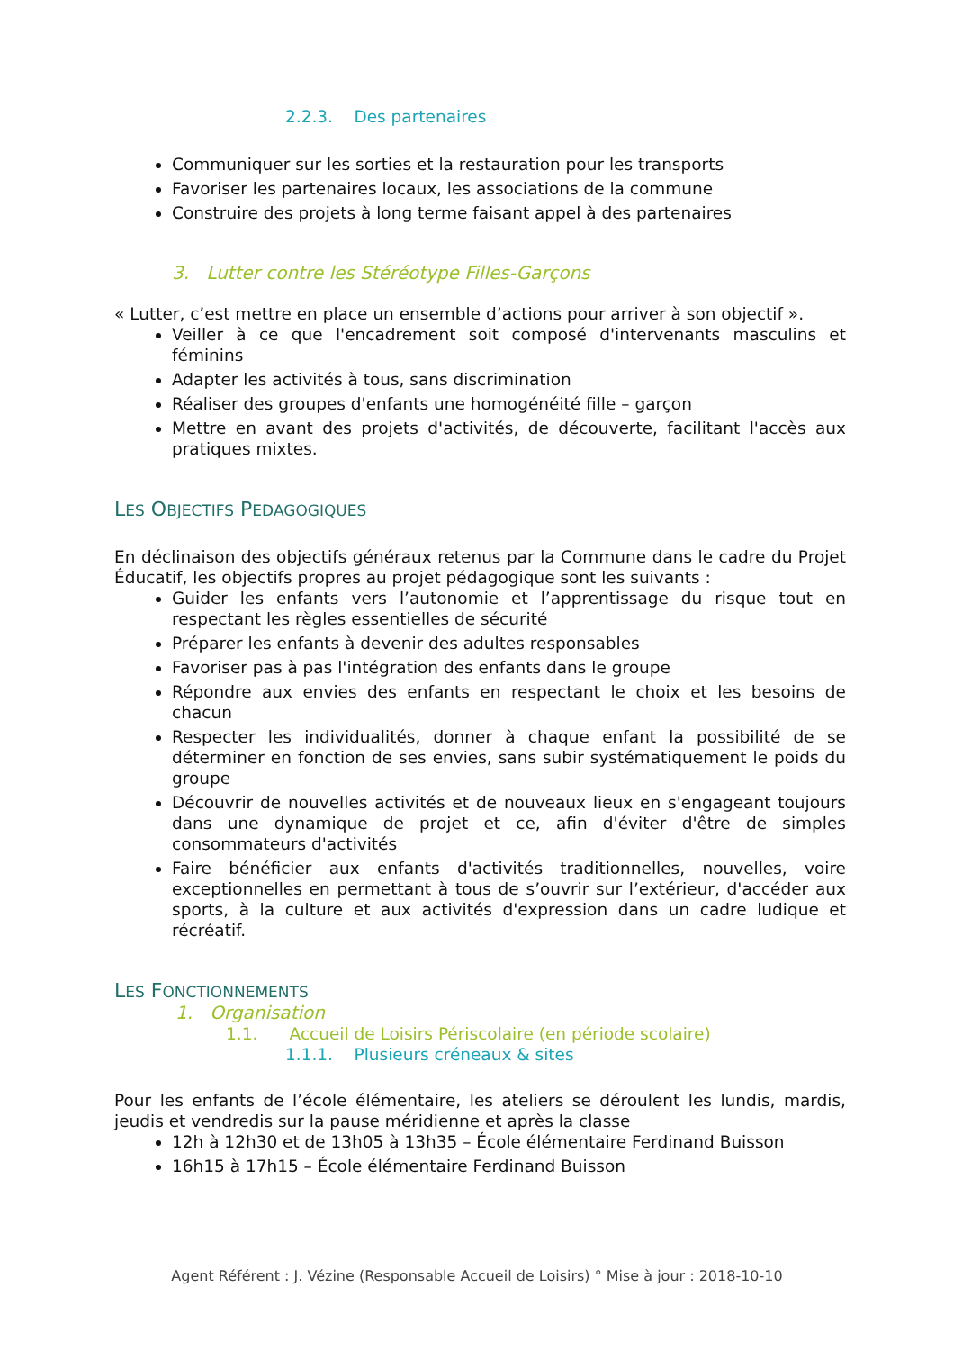2.2.3. Des partenaires
Communiquer sur les sorties et la restauration pour les transports
Favoriser les partenaires locaux, les associations de la commune
Construire des projets à long terme faisant appel à des partenaires
3. Lutter contre les Stéréotype Filles-Garçons
« Lutter, c’est mettre en place un ensemble d’actions pour arriver à son objectif ».
Veiller à ce que l'encadrement soit composé d'intervenants masculins et féminins
Adapter les activités à tous, sans discrimination
Réaliser des groupes d'enfants une homogénéité fille – garçon
Mettre en avant des projets d'activités, de découverte, facilitant l'accès aux pratiques mixtes.
LES OBJECTIFS PEDAGOGIQUES
En déclinaison des objectifs généraux retenus par la Commune dans le cadre du Projet Éducatif, les objectifs propres au projet pédagogique sont les suivants :
Guider les enfants vers l’autonomie et l’apprentissage du risque tout en respectant les règles essentielles de sécurité
Préparer les enfants à devenir des adultes responsables
Favoriser pas à pas l'intégration des enfants dans le groupe
Répondre aux envies des enfants en respectant le choix et les besoins de chacun
Respecter les individualités, donner à chaque enfant la possibilité de se déterminer en fonction de ses envies, sans subir systématiquement le poids du groupe
Découvrir de nouvelles activités et de nouveaux lieux en s'engageant toujours dans une dynamique de projet et ce, afin d'éviter d'être de simples consommateurs d'activités
Faire bénéficier aux enfants d'activités traditionnelles, nouvelles, voire exceptionnelles en permettant à tous de s’ouvrir sur l’extérieur, d'accéder aux sports, à la culture et aux activités d'expression dans un cadre ludique et récréatif.
LES FONCTIONNEMENTS
1. Organisation
1.1. Accueil de Loisirs Périscolaire (en période scolaire)
1.1.1. Plusieurs créneaux & sites
Pour les enfants de l’école élémentaire, les ateliers se déroulent les lundis, mardis, jeudis et vendredis sur la pause méridienne et après la classe
12h à 12h30 et de 13h05 à 13h35 – École élémentaire Ferdinand Buisson
16h15 à 17h15 – École élémentaire Ferdinand Buisson
Agent Référent : J. Vézine (Responsable Accueil de Loisirs) ° Mise à jour : 2018-10-10